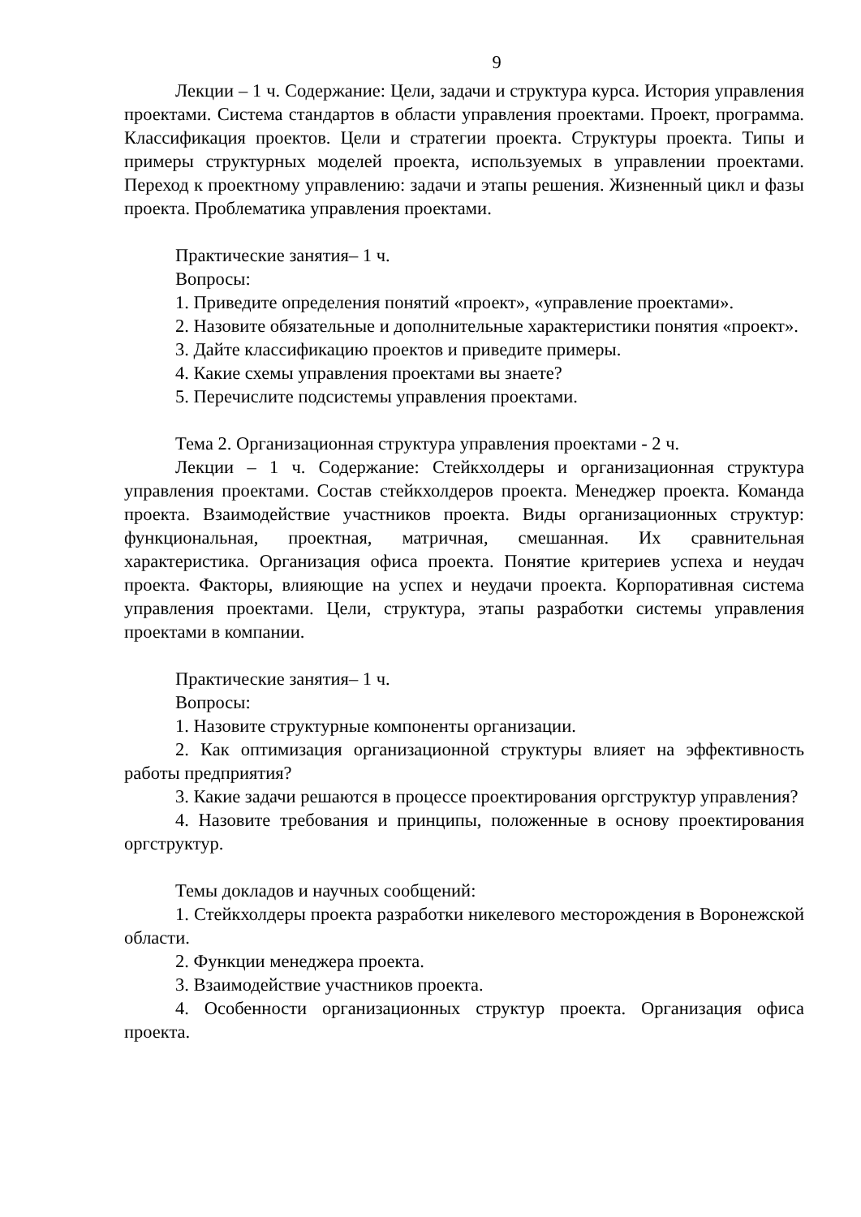9
Лекции – 1 ч. Содержание: Цели, задачи и структура курса. История управления проектами. Система стандартов в области управления проектами. Проект, программа. Классификация проектов. Цели и стратегии проекта. Структуры проекта. Типы и примеры структурных моделей проекта, используемых в управлении проектами. Переход к проектному управлению: задачи и этапы решения. Жизненный цикл и фазы проекта. Проблематика управления проектами.
Практические занятия– 1 ч.
Вопросы:
1. Приведите определения понятий «проект», «управление проектами».
2. Назовите обязательные и дополнительные характеристики понятия «проект».
3. Дайте классификацию проектов и приведите примеры.
4. Какие схемы управления проектами вы знаете?
5. Перечислите подсистемы управления проектами.
Тема 2. Организационная структура управления проектами - 2 ч.
Лекции – 1 ч. Содержание: Стейкхолдеры и организационная структура управления проектами. Состав стейкхолдеров проекта. Менеджер проекта. Команда проекта. Взаимодействие участников проекта. Виды организационных структур: функциональная, проектная, матричная, смешанная. Их сравнительная характеристика. Организация офиса проекта. Понятие критериев успеха и неудач проекта. Факторы, влияющие на успех и неудачи проекта. Корпоративная система управления проектами. Цели, структура, этапы разработки системы управления проектами в компании.
Практические занятия– 1 ч.
Вопросы:
1. Назовите структурные компоненты организации.
2. Как оптимизация организационной структуры влияет на эффективность работы предприятия?
3. Какие задачи решаются в процессе проектирования оргструктур управления?
4. Назовите требования и принципы, положенные в основу проектирования оргструктур.
Темы докладов и научных сообщений:
1. Стейкхолдеры проекта разработки никелевого месторождения в Воронежской области.
2. Функции менеджера проекта.
3. Взаимодействие участников проекта.
4. Особенности организационных структур проекта. Организация офиса проекта.